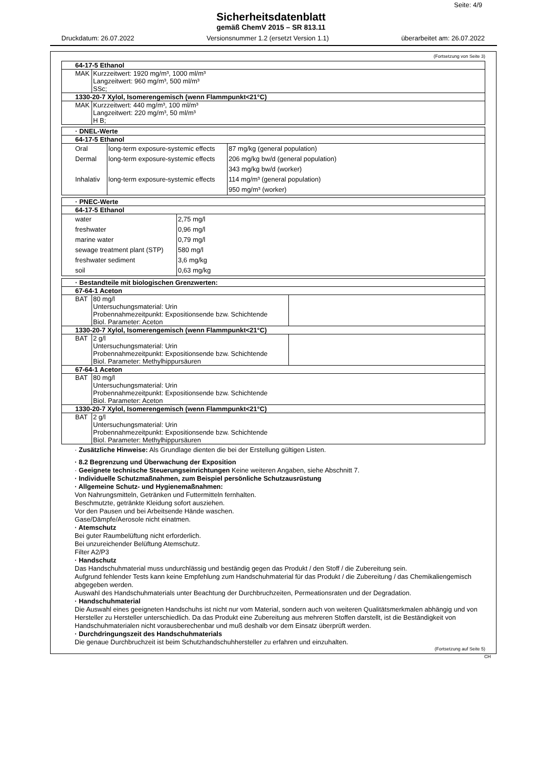Seite: 4/9
Sicherheitsdatenblatt
gemäß ChemV 2015 – SR 813.11
Druckdatum: 26.07.2022 Versionsnummer 1.2 (ersetzt Version 1.1) überarbeitet am: 26.07.2022
(Fortsetzung von Seite 3)
| 64-17-5 Ethanol | |
| MAK | Kurzzeitwert: 1920 mg/m³, 1000 ml/m³ Langzeitwert: 960 mg/m³, 500 ml/m³ SSc; |
| 1330-20-7 Xylol, Isomerengemisch (wenn Flammpunkt<21°C) | |
| MAK | Kurzzeitwert: 440 mg/m³, 100 ml/m³ Langzeitwert: 220 mg/m³, 50 ml/m³ H B; |
| · DNEL-Werte | | |
| 64-17-5 Ethanol | | |
| Oral Dermal Inhalativ | long-term exposure-systemic effects long-term exposure-systemic effects long-term exposure-systemic effects | 87 mg/kg (general population) 206 mg/kg bw/d (general population) 343 mg/kg bw/d (worker) 114 mg/m³ (general population) 950 mg/m³ (worker) |
| · PNEC-Werte | |
| 64-17-5 Ethanol | |
| water freshwater marine water sewage treatment plant (STP) freshwater sediment soil | 2,75 mg/l 0,96 mg/l 0,79 mg/l 580 mg/l 3,6 mg/kg 0,63 mg/kg |
| · Bestandteile mit biologischen Grenzwerten: | | |
| 67-64-1 Aceton | | |
| BAT | 80 mg/l Untersuchungsmaterial: Urin Probennahmezeitpunkt: Expositionsende bzw. Schichtende Biol. Parameter: Aceton | |
| 1330-20-7 Xylol, Isomerengemisch (wenn Flammpunkt<21°C) | | |
| BAT | 2 g/l Untersuchungsmaterial: Urin Probennahmezeitpunkt: Expositionsende bzw. Schichtende Biol. Parameter: Methylhippursäuren | |
| 67-64-1 Aceton | | |
| BAT | 80 mg/l Untersuchungsmaterial: Urin Probennahmezeitpunkt: Expositionsende bzw. Schichtende Biol. Parameter: Aceton | |
| 1330-20-7 Xylol, Isomerengemisch (wenn Flammpunkt<21°C) | | |
| BAT | 2 g/l Untersuchungsmaterial: Urin Probennahmezeitpunkt: Expositionsende bzw. Schichtende Biol. Parameter: Methylhippursäuren | |
· Zusätzliche Hinweise: Als Grundlage dienten die bei der Erstellung gültigen Listen.
· 8.2 Begrenzung und Überwachung der Exposition
· Geeignete technische Steuerungseinrichtungen Keine weiteren Angaben, siehe Abschnitt 7.
· Individuelle Schutzmaßnahmen, zum Beispiel persönliche Schutzausrüstung
· Allgemeine Schutz- und Hygienemaßnahmen:
Von Nahrungsmitteln, Getränken und Futtermitteln fernhalten.
Beschmutzte, getränkte Kleidung sofort ausziehen.
Vor den Pausen und bei Arbeitsende Hände waschen.
Gase/Dämpfe/Aerosole nicht einatmen.
· Atemschutz
Bei guter Raumbelüftung nicht erforderlich.
Bei unzureichender Belüftung Atemschutz.
Filter A2/P3
· Handschutz
Das Handschuhmaterial muss undurchlässig und beständig gegen das Produkt / den Stoff / die Zubereitung sein.
Aufgrund fehlender Tests kann keine Empfehlung zum Handschuhmaterial für das Produkt / die Zubereitung / das Chemikaliengemisch abgegeben werden.
Auswahl des Handschuhmaterials unter Beachtung der Durchbruchzeiten, Permeationsraten und der Degradation.
· Handschuhmaterial
Die Auswahl eines geeigneten Handschuhs ist nicht nur vom Material, sondern auch von weiteren Qualitätsmerkmalen abhängig und von Hersteller zu Hersteller unterschiedlich. Da das Produkt eine Zubereitung aus mehreren Stoffen darstellt, ist die Beständigkeit von Handschuhmaterialen nicht vorausberechenbar und muß deshalb vor dem Einsatz überprüft werden.
· Durchdringungszeit des Handschuhmaterials
Die genaue Durchbruchzeit ist beim Schutzhandschuhhersteller zu erfahren und einzuhalten.
(Fortsetzung auf Seite 5)
CH